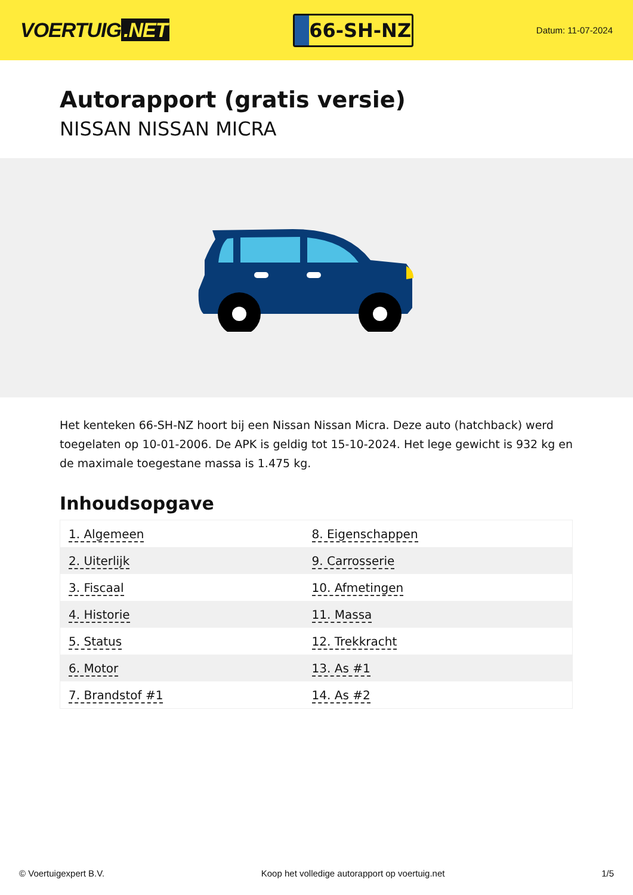VOERTUIG.NET
66-SH-NZ
Datum: 11-07-2024
Autorapport (gratis versie)
NISSAN NISSAN MICRA
Het kenteken 66-SH-NZ hoort bij een Nissan Nissan Micra. Deze auto (hatchback) werd toegelaten op 10-01-2006. De APK is geldig tot 15-10-2024. Het lege gewicht is 932 kg en de maximale toegestane massa is 1.475 kg.
Inhoudsopgave
| 1. Algemeen | 8. Eigenschappen |
| 2. Uiterlijk | 9. Carrosserie |
| 3. Fiscaal | 10. Afmetingen |
| 4. Historie | 11. Massa |
| 5. Status | 12. Trekkracht |
| 6. Motor | 13. As #1 |
| 7. Brandstof #1 | 14. As #2 |
© Voertuigexpert B.V. Koop het volledige autorapport op voertuig.net
1/5